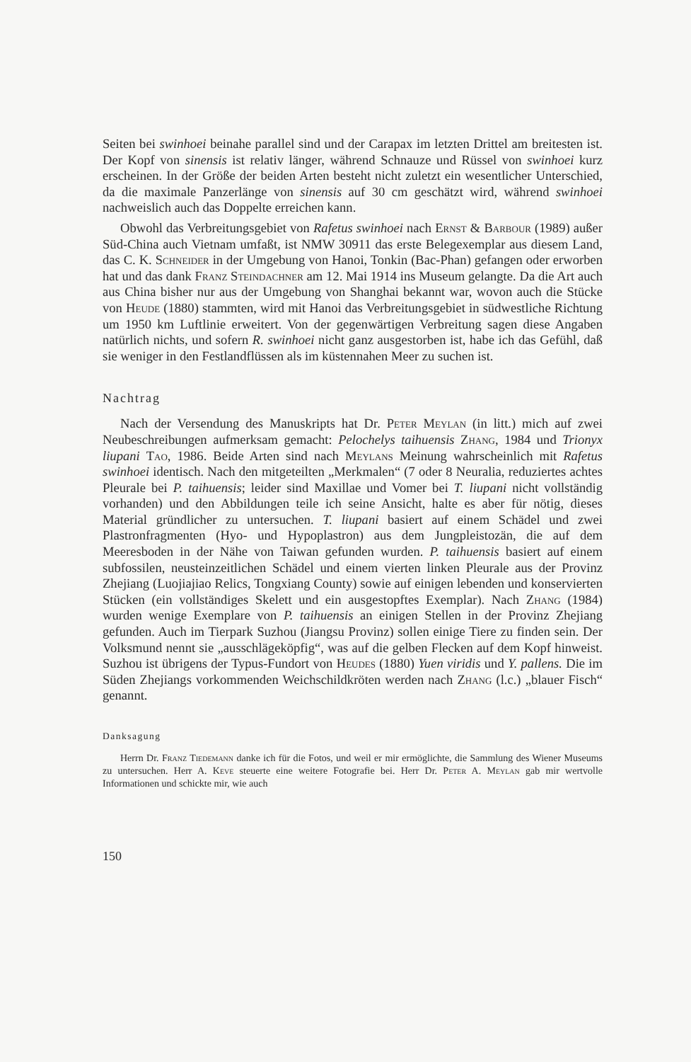Seiten bei swinhoei beinahe parallel sind und der Carapax im letzten Drittel am breitesten ist. Der Kopf von sinensis ist relativ länger, während Schnauze und Rüssel von swinhoei kurz erscheinen. In der Größe der beiden Arten besteht nicht zuletzt ein wesentlicher Unterschied, da die maximale Panzerlänge von sinensis auf 30 cm geschätzt wird, während swinhoei nachweislich auch das Doppelte erreichen kann.
Obwohl das Verbreitungsgebiet von Rafetus swinhoei nach Ernst & Barbour (1989) außer Süd-China auch Vietnam umfaßt, ist NMW 30911 das erste Belegexemplar aus diesem Land, das C. K. Schneider in der Umgebung von Hanoi, Tonkin (Bac-Phan) gefangen oder erworben hat und das dank Franz Steindachner am 12. Mai 1914 ins Museum gelangte. Da die Art auch aus China bisher nur aus der Umgebung von Shanghai bekannt war, wovon auch die Stücke von Heude (1880) stammten, wird mit Hanoi das Verbreitungsgebiet in südwestliche Richtung um 1950 km Luftlinie erweitert. Von der gegenwärtigen Verbreitung sagen diese Angaben natürlich nichts, und sofern R. swinhoei nicht ganz ausgestorben ist, habe ich das Gefühl, daß sie weniger in den Festlandflüssen als im küstennahen Meer zu suchen ist.
Nachtrag
Nach der Versendung des Manuskripts hat Dr. Peter Meylan (in litt.) mich auf zwei Neubeschreibungen aufmerksam gemacht: Pelochelys taihuensis Zhang, 1984 und Trionyx liupani Tao, 1986. Beide Arten sind nach Meylans Meinung wahrscheinlich mit Rafetus swinhoei identisch. Nach den mitgeteilten „Merkmalen“ (7 oder 8 Neuralia, reduziertes achtes Pleurale bei P. taihuensis; leider sind Maxillae und Vomer bei T. liupani nicht vollständig vorhanden) und den Abbildungen teile ich seine Ansicht, halte es aber für nötig, dieses Material gründlicher zu untersuchen. T. liupani basiert auf einem Schädel und zwei Plastronfragmenten (Hyo- und Hypoplastron) aus dem Jungpleistozän, die auf dem Meeresboden in der Nähe von Taiwan gefunden wurden. P. taihuensis basiert auf einem subfossilen, neusteinzeitlichen Schädel und einem vierten linken Pleurale aus der Provinz Zhejiang (Luojiajiao Relics, Tongxiang County) sowie auf einigen lebenden und konservierten Stücken (ein vollständiges Skelett und ein ausgestopftes Exemplar). Nach Zhang (1984) wurden wenige Exemplare von P. taihuensis an einigen Stellen in der Provinz Zhejiang gefunden. Auch im Tierpark Suzhou (Jiangsu Provinz) sollen einige Tiere zu finden sein. Der Volksmund nennt sie „ausschlägeköpfig“, was auf die gelben Flecken auf dem Kopf hinweist. Suzhou ist übrigens der Typus-Fundort von Heudes (1880) Yuen viridis und Y. pallens. Die im Süden Zhejiangs vorkommenden Weichschildkröten werden nach Zhang (l.c.) „blauer Fisch“ genannt.
Danksagung
Herrn Dr. Franz Tiedemann danke ich für die Fotos, und weil er mir ermöglichte, die Sammlung des Wiener Museums zu untersuchen. Herr A. Keve steuerte eine weitere Fotografie bei. Herr Dr. Peter A. Meylan gab mir wertvolle Informationen und schickte mir, wie auch
150